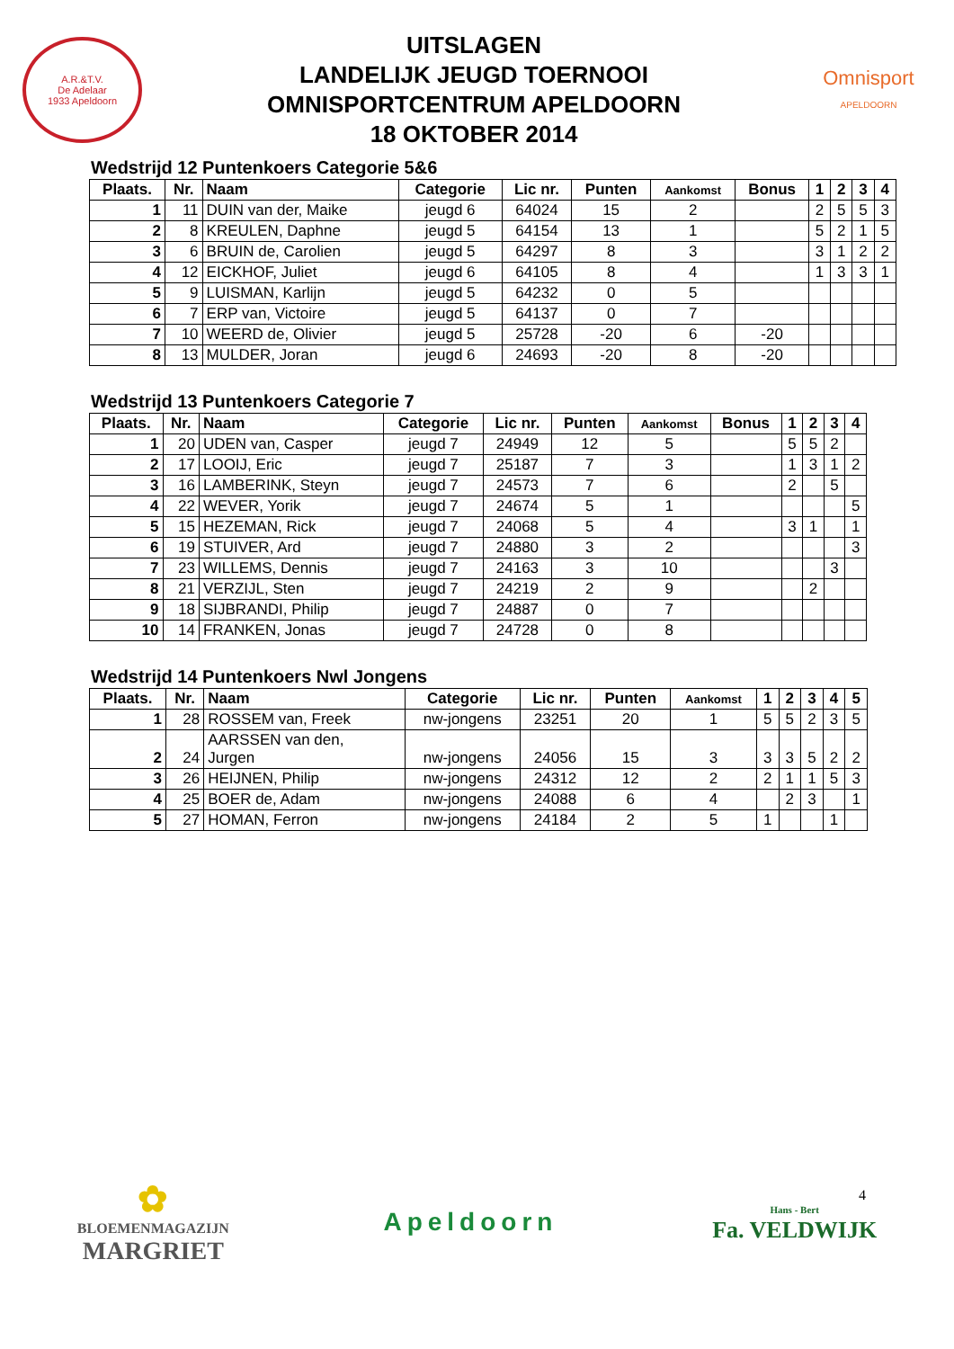A.R.&T.V.
De Adelaar
1933 Apeldoorn
UITSLAGEN
LANDELIJK JEUGD TOERNOOI
OMNISPORTCENTRUM APELDOORN
18 OKTOBER 2014
Omnisport
APELDOORN
Wedstrijd 12 Puntenkoers Categorie 5&6
| Plaats. | Nr. | Naam | Categorie | Lic nr. | Punten | Aankomst | Bonus | 1 | 2 | 3 | 4 |
| --- | --- | --- | --- | --- | --- | --- | --- | --- | --- | --- | --- |
| 1 | 11 | DUIN van der, Maike | jeugd 6 | 64024 | 15 | 2 | | 2 | 5 | 5 | 3 |
| 2 | 8 | KREULEN, Daphne | jeugd 5 | 64154 | 13 | 1 | | 5 | 2 | 1 | 5 |
| 3 | 6 | BRUIN de, Carolien | jeugd 5 | 64297 | 8 | 3 | | 3 | 1 | 2 | 2 |
| 4 | 12 | EICKHOF, Juliet | jeugd 6 | 64105 | 8 | 4 | | 1 | 3 | 3 | 1 |
| 5 | 9 | LUISMAN, Karlijn | jeugd 5 | 64232 | 0 | 5 | | | | | |
| 6 | 7 | ERP van, Victoire | jeugd 5 | 64137 | 0 | 7 | | | | | |
| 7 | 10 | WEERD de, Olivier | jeugd 5 | 25728 | -20 | 6 | -20 | | | | |
| 8 | 13 | MULDER, Joran | jeugd 6 | 24693 | -20 | 8 | -20 | | | | |
Wedstrijd 13 Puntenkoers Categorie 7
| Plaats. | Nr. | Naam | Categorie | Lic nr. | Punten | Aankomst | Bonus | 1 | 2 | 3 | 4 |
| --- | --- | --- | --- | --- | --- | --- | --- | --- | --- | --- | --- |
| 1 | 20 | UDEN van, Casper | jeugd 7 | 24949 | 12 | 5 | | 5 | 5 | 2 | |
| 2 | 17 | LOOIJ, Eric | jeugd 7 | 25187 | 7 | 3 | | 1 | 3 | 1 | 2 |
| 3 | 16 | LAMBERINK, Steyn | jeugd 7 | 24573 | 7 | 6 | | 2 | | 5 | |
| 4 | 22 | WEVER, Yorik | jeugd 7 | 24674 | 5 | 1 | | | | | 5 |
| 5 | 15 | HEZEMAN, Rick | jeugd 7 | 24068 | 5 | 4 | | 3 | 1 | | 1 |
| 6 | 19 | STUIVER, Ard | jeugd 7 | 24880 | 3 | 2 | | | | | 3 |
| 7 | 23 | WILLEMS, Dennis | jeugd 7 | 24163 | 3 | 10 | | | | 3 | |
| 8 | 21 | VERZIJL, Sten | jeugd 7 | 24219 | 2 | 9 | | | 2 | | |
| 9 | 18 | SIJBRANDI, Philip | jeugd 7 | 24887 | 0 | 7 | | | | | |
| 10 | 14 | FRANKEN, Jonas | jeugd 7 | 24728 | 0 | 8 | | | | | |
Wedstrijd 14 Puntenkoers Nwl Jongens
| Plaats. | Nr. | Naam | Categorie | Lic nr. | Punten | Aankomst | 1 | 2 | 3 | 4 | 5 |
| --- | --- | --- | --- | --- | --- | --- | --- | --- | --- | --- | --- |
| 1 | 28 | ROSSEM van, Freek | nw-jongens | 23251 | 20 | 1 | 5 | 5 | 2 | 3 | 5 |
| 2 | 24 | AARSSEN van den, Jurgen | nw-jongens | 24056 | 15 | 3 | 3 | 3 | 5 | 2 | 2 |
| 3 | 26 | HEIJNEN, Philip | nw-jongens | 24312 | 12 | 2 | 2 | 1 | 1 | 5 | 3 |
| 4 | 25 | BOER de, Adam | nw-jongens | 24088 | 6 | 4 | | 2 | 3 | | 1 |
| 5 | 27 | HOMAN, Ferron | nw-jongens | 24184 | 2 | 5 | 1 | | | 1 | |
4
✿
BLOEMENMAGAZIJN
MARGRIET
Apeldoorn
Hans - Bert
Fa. VELDWIJK